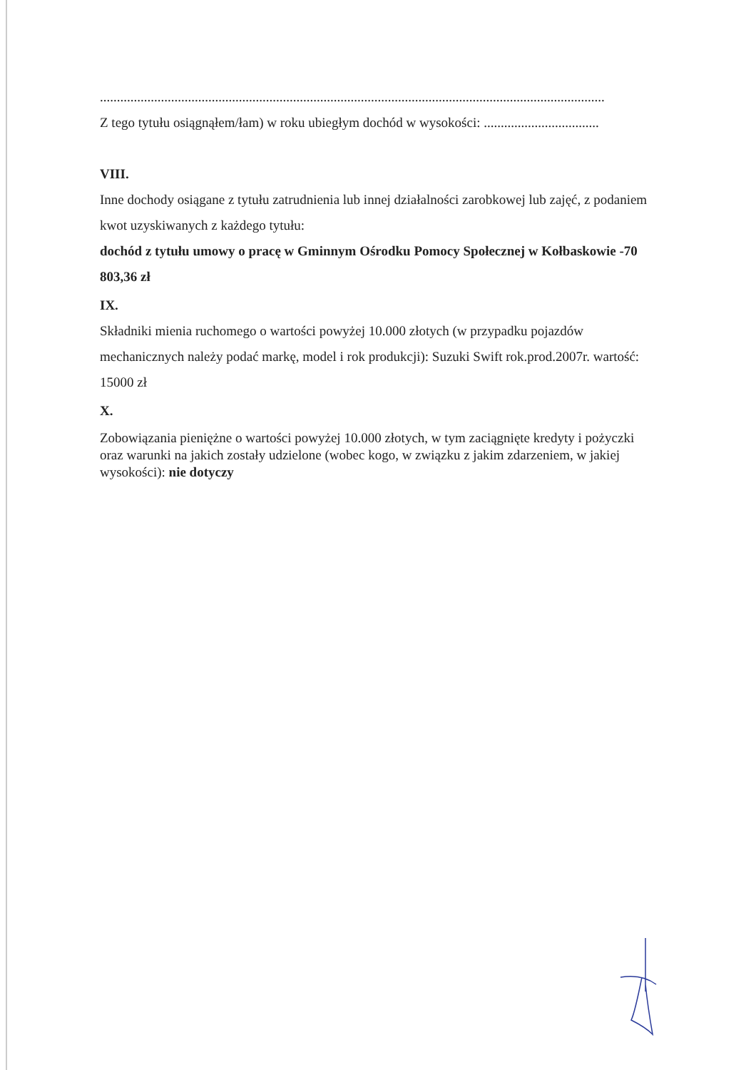.....................................................................................................................................................
Z tego tytułu osiągnąłem/łam) w roku ubiegłym dochód w wysokości: ..................................
VIII.
Inne dochody osiągane z tytułu zatrudnienia lub innej działalności zarobkowej lub zajęć, z podaniem kwot uzyskiwanych z każdego tytułu:
dochód z tytułu umowy o pracę w Gminnym Ośrodku Pomocy Społecznej w Kołbaskowie -70 803,36 zł
IX.
Składniki mienia ruchomego o wartości powyżej 10.000 złotych (w przypadku pojazdów mechanicznych należy podać markę, model i rok produkcji): Suzuki Swift rok.prod.2007r. wartość: 15000 zł
X.
Zobowiązania pieniężne o wartości powyżej 10.000 złotych, w tym zaciągnięte kredyty i pożyczki oraz warunki na jakich zostały udzielone (wobec kogo, w związku z jakim zdarzeniem, w jakiej wysokości): nie dotyczy